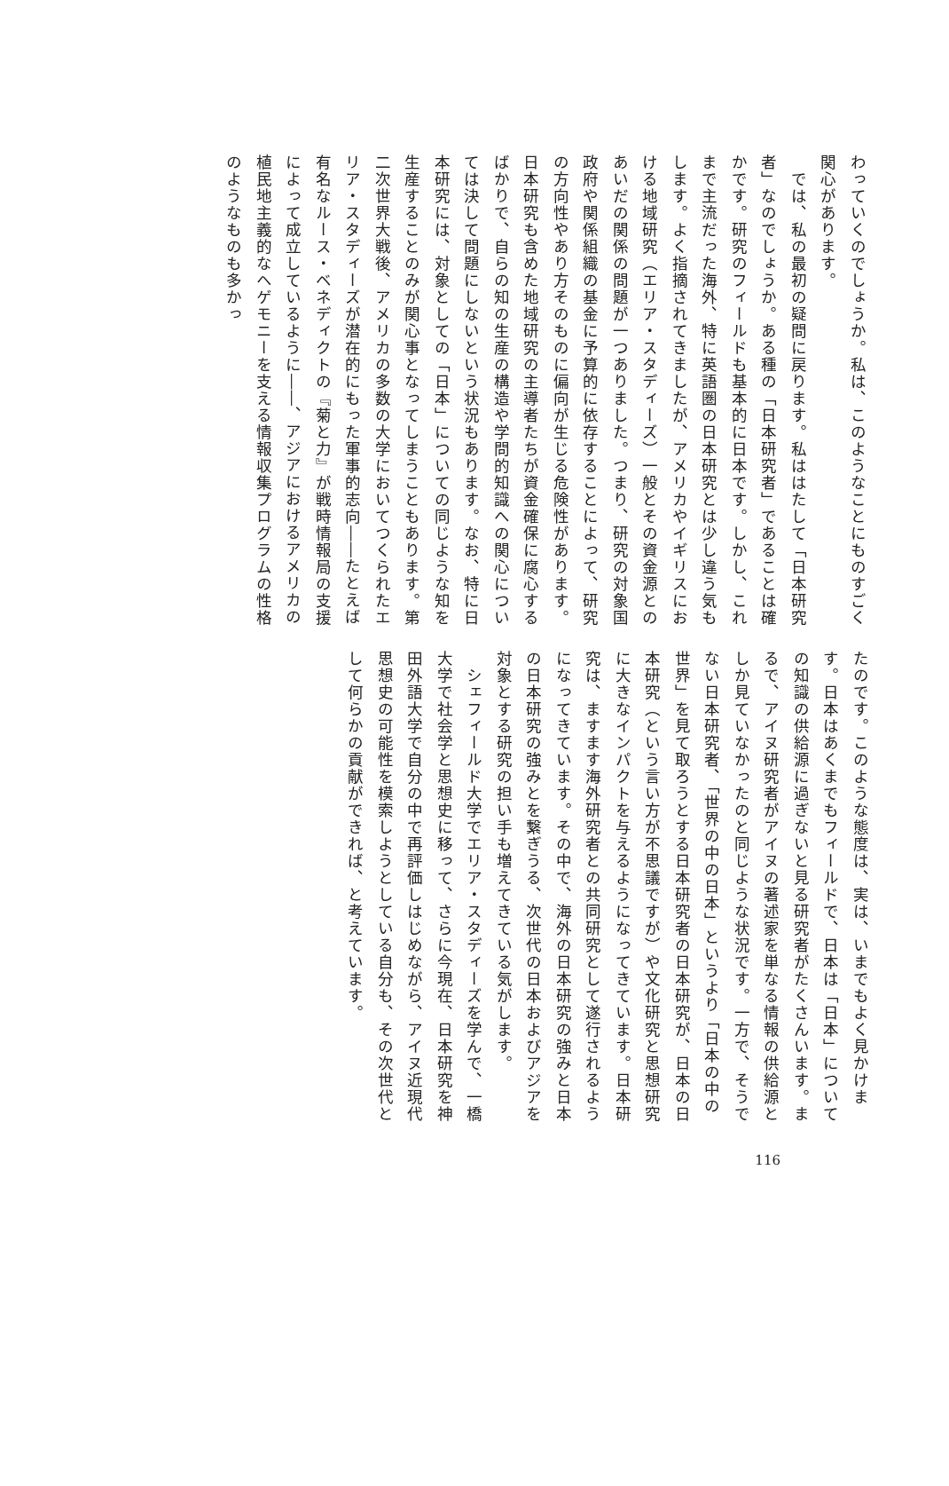わっていくのでしょうか。私は、このようなことにものすごく関心があります。
　では、私の最初の疑問に戻ります。私ははたして「日本研究者」なのでしょうか。ある種の「日本研究者」であることは確かです。研究のフィールドも基本的に日本です。しかし、これまで主流だった海外、特に英語圏の日本研究とは少し違う気もします。よく指摘されてきましたが、アメリカやイギリスにおける地域研究（エリア・スタディーズ）一般とその資金源とのあいだの関係の問題が一つありました。つまり、研究の対象国政府や関係組織の基金に予算的に依存することによって、研究の方向性やあり方そのものに偏向が生じる危険性があります。日本研究も含めた地域研究の主導者たちが資金確保に腐心するばかりで、自らの知の生産の構造や学問的知識への関心については決して問題にしないという状況もあります。なお、特に日本研究には、対象としての「日本」についての同じような知を生産することのみが関心事となってしまうこともあります。第二次世界大戦後、アメリカの多数の大学においてつくられたエリア・スタディーズが潜在的にもった軍事的志向――たとえば有名なルース・ベネディクトの『菊と力』が戦時情報局の支援によって成立しているように――、アジアにおけるアメリカの植民地主義的なヘゲモニーを支える情報収集プログラムの性格のようなものも多かっ
たのです。このような態度は、実は、いまでもよく見かけます。日本はあくまでもフィールドで、日本は「日本」についての知識の供給源に過ぎないと見る研究者がたくさんいます。まるで、アイヌ研究者がアイヌの著述家を単なる情報の供給源としか見ていなかったのと同じような状況です。一方で、そうでない日本研究者、「世界の中の日本」というより「日本の中の世界」を見て取ろうとする日本研究者の日本研究が、日本の日本研究（という言い方が不思議ですが）や文化研究と思想研究に大きなインパクトを与えるようになってきています。日本研究は、ますます海外研究者との共同研究として遂行されるようになってきています。その中で、海外の日本研究の強みと日本の日本研究の強みとを繋ぎうる、次世代の日本およびアジアを対象とする研究の担い手も増えてきている気がします。
　シェフィールド大学でエリア・スタディーズを学んで、一橋大学で社会学と思想史に移って、さらに今現在、日本研究を神田外語大学で自分の中で再評価しはじめながら、アイヌ近現代思想史の可能性を模索しようとしている自分も、その次世代として何らかの貢献ができれば、と考えています。
116